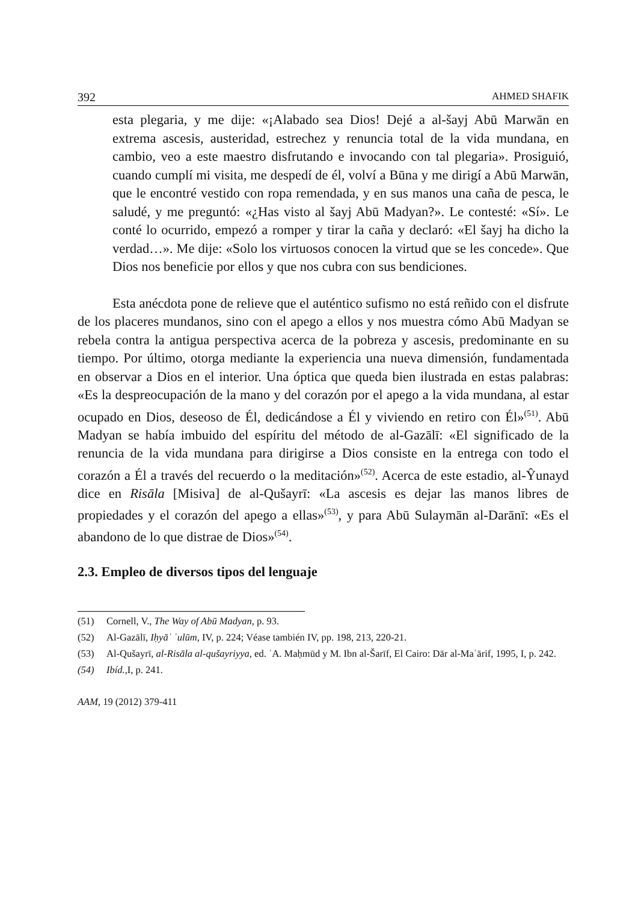392 AHMED SHAFIK
esta plegaria, y me dije: «¡Alabado sea Dios! Dejé a al-šayj Abū Marwān en extrema ascesis, austeridad, estrechez y renuncia total de la vida mundana, en cambio, veo a este maestro disfrutando e invocando con tal plegaria». Prosiguió, cuando cumplí mi visita, me despedí de él, volví a Būna y me dirigí a Abū Marwān, que le encontré vestido con ropa remendada, y en sus manos una caña de pesca, le saludé, y me preguntó: «¿Has visto al šayj Abū Madyan?». Le contesté: «Sí». Le conté lo ocurrido, empezó a romper y tirar la caña y declaró: «El šayj ha dicho la verdad…». Me dije: «Solo los virtuosos conocen la virtud que se les concede». Que Dios nos beneficie por ellos y que nos cubra con sus bendiciones.
Esta anécdota pone de relieve que el auténtico sufismo no está reñido con el disfrute de los placeres mundanos, sino con el apego a ellos y nos muestra cómo Abū Madyan se rebela contra la antigua perspectiva acerca de la pobreza y ascesis, predominante en su tiempo. Por último, otorga mediante la experiencia una nueva dimensión, fundamentada en observar a Dios en el interior. Una óptica que queda bien ilustrada en estas palabras: «Es la despreocupación de la mano y del corazón por el apego a la vida mundana, al estar ocupado en Dios, deseoso de Él, dedicándose a Él y viviendo en retiro con Él»<sup>(51)</sup>. Abū Madyan se había imbuido del espíritu del método de al-Gazālī: «El significado de la renuncia de la vida mundana para dirigirse a Dios consiste en la entrega con todo el corazón a Él a través del recuerdo o la meditación»<sup>(52)</sup>. Acerca de este estadio, al-Ŷunayd dice en Risāla [Misiva] de al-Qušayrī: «La ascesis es dejar las manos libres de propiedades y el corazón del apego a ellas»<sup>(53)</sup>, y para Abū Sulaymān al-Darānī: «Es el abandono de lo que distrae de Dios»<sup>(54)</sup>.
2.3. Empleo de diversos tipos del lenguaje
(51) Cornell, V., The Way of Abū Madyan, p. 93.
(52) Al-Gazālī, Iḥyāʾ ʿulūm, IV, p. 224; Véase también IV, pp. 198, 213, 220-21.
(53) Al-Qušayrī, al-Risāla al-qušayriyya, ed. ʿA. Maḥmūd y M. Ibn al-Šarīf, El Cairo: Dār al-Maʿārif, 1995, I, p. 242.
(54) Ibíd., I, p. 241.
AAM, 19 (2012) 379-411